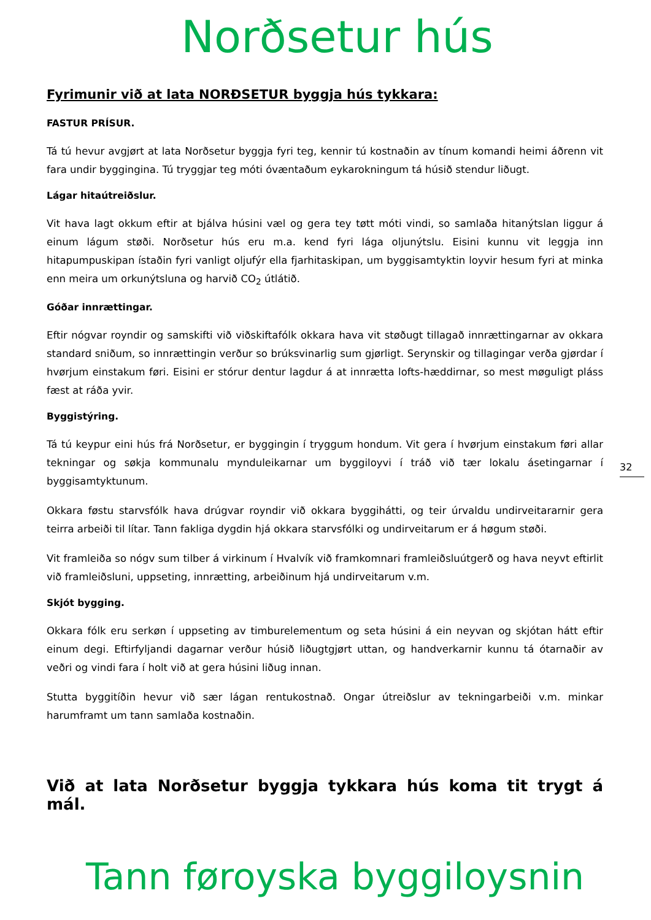Norðsetur hús
Fyrimunir við at lata NORÐSETUR byggja hús tykkara:
FASTUR PRÍSUR.
Tá tú hevur avgjørt at lata Norðsetur byggja fyri teg, kennir tú kostnaðin av tínum komandi heimi áðrenn vit fara undir byggingina. Tú tryggjar teg móti óvæntaðum eykarokningum tá húsið stendur liðugt.
Lágar hitaútreiðslur.
Vit hava lagt okkum eftir at bjálva húsini væl og gera tey tøtt móti vindi, so samlaða hitanýtslan liggur á einum lágum støði. Norðsetur hús eru m.a. kend fyri lága oljunýtslu. Eisini kunnu vit leggja inn hitapumpuskipan ístaðin fyri vanligt oljufýr ella fjarhitaskipan, um byggisamtyktin loyvir hesum fyri at minka enn meira um orkunýtsluna og harvið CO<sub>2</sub> útlátið.
Góðar innrættingar.
Eftir nógvar royndir og samskifti við viðskiftafólk okkara hava vit støðugt tillagað innrættingarnar av okkara standard sniðum, so innrættingin verður so brúksvinarlig sum gjørligt. Serynskir og tillagingar verða gjørdar í hvørjum einstakum føri. Eisini er stórur dentur lagdur á at innrætta lofts-hæddirnar, so mest møguligt pláss fæst at ráða yvir.
Byggistýring.
Tá tú keypur eini hús frá Norðsetur, er byggingin í tryggum hondum. Vit gera í hvørjum einstakum føri allar tekningar og søkja kommunalu mynduleikarnar um byggiloyvi í tráð við tær lokalu ásetingarnar í byggisamtyktunum.
Okkara føstu starvsfólk hava drúgvar royndir við okkara byggihátti, og teir úrvaldu undirveitararnir gera teirra arbeiði til lítar. Tann fakliga dygdin hjá okkara starvsfólki og undirveitarum er á høgum støði.
Vit framleiða so nógv sum tilber á virkinum í Hvalvík við framkomnari framleiðsluútgerð og hava neyvt eftirlit við framleiðsluni, uppseting, innrætting, arbeiðinum hjá undirveitarum v.m.
Skjót bygging.
Okkara fólk eru serkøn í uppseting av timburelementum og seta húsini á ein neyvan og skjótan hátt eftir einum degi. Eftirfyljandi dagarnar verður húsið liðugtgjørt uttan, og handverkarnir kunnu tá ótarnaðir av veðri og vindi fara í holt við at gera húsini liðug innan.
Stutta byggitíðin hevur við sær lágan rentukostnað. Ongar útreiðslur av tekningarbeiði v.m. minkar harumframt um tann samlaða kostnaðin.
Við at lata Norðsetur byggja tykkara hús koma tit trygt á mál.
Tann føroyska byggiloysnin
32